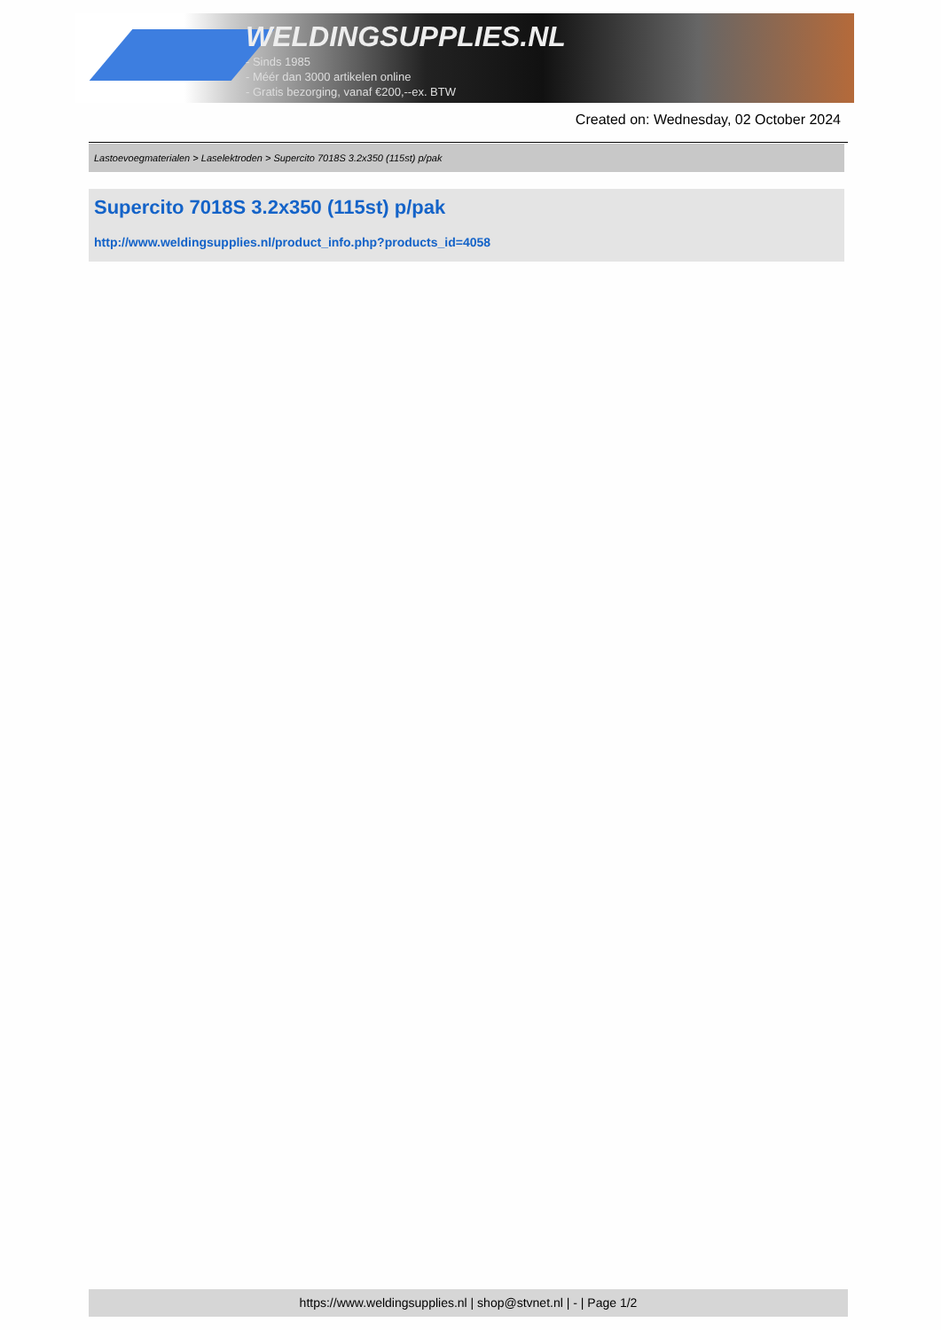WELDINGSUPPLIES.NL
- Sinds 1985
- Méér dan 3000 artikelen online
- Gratis bezorging, vanaf €200,--ex. BTW
Created on: Wednesday, 02 October 2024
Lastoevoegmaterialen > Laselektroden > Supercito 7018S 3.2x350 (115st) p/pak
Supercito 7018S 3.2x350 (115st) p/pak
http://www.weldingsupplies.nl/product_info.php?products_id=4058
https://www.weldingsupplies.nl | shop@stvnet.nl | - | Page 1/2